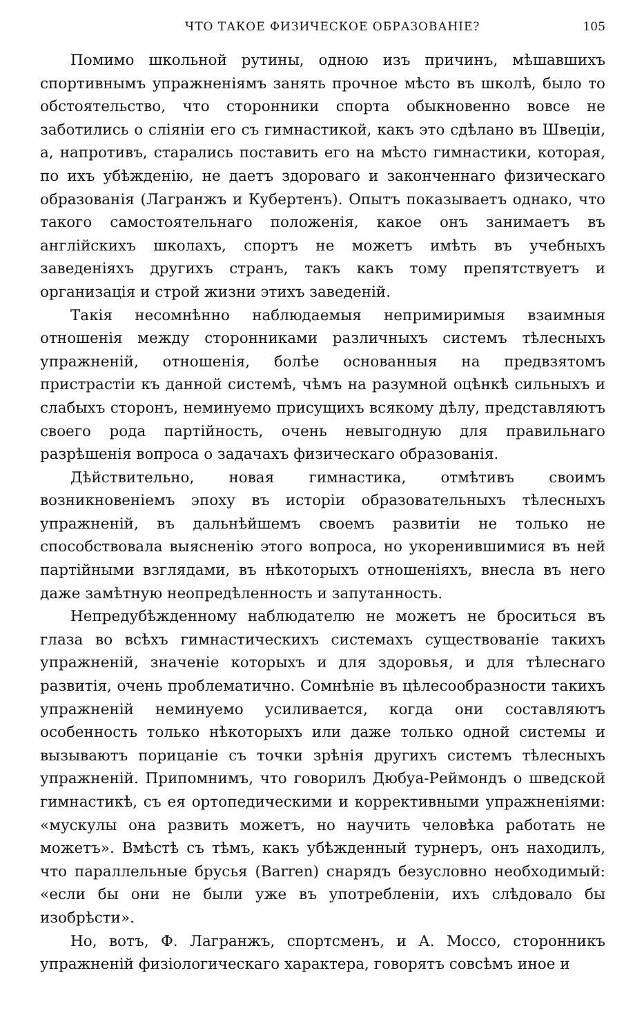ЧТО ТАКОЕ ФИЗИЧЕСКОЕ ОБРАЗОВАНІЕ? 105
Помимо школьной рутины, одною изъ причинъ, мѣшавшихъ спортивнымъ упражненіямъ занять прочное мѣсто въ школѣ, было то обстоятельство, что сторонники спорта обыкновенно вовсе не заботились о сліяніи его съ гимнастикой, какъ это сдѣлано въ Швеціи, а, напротивъ, старались поставить его на мѣсто гимнастики, которая, по ихъ убѣжденію, не даетъ здороваго и законченнаго физическаго образованія (Лагранжъ и Кубертенъ). Опытъ показываетъ однако, что такого самостоятельнаго положенія, какое онъ занимаетъ въ англійскихъ школахъ, спортъ не можетъ имѣть въ учебныхъ заведеніяхъ другихъ странъ, такъ какъ тому препятствуетъ и организація и строй жизни этихъ заведеній.
Такія несомнѣнно наблюдаемыя непримиримыя взаимныя отношенія между сторонниками различныхъ системъ тѣлесныхъ упражненій, отношенія, болѣе основанныя на предвзятомъ пристрастіи къ данной системѣ, чѣмъ на разумной оцѣнкѣ сильныхъ и слабыхъ сторонъ, неминуемо присущихъ всякому дѣлу, представляютъ своего рода партійность, очень невыгодную для правильнаго разрѣшенія вопроса о задачахъ физическаго образованія.
Дѣйствительно, новая гимнастика, отмѣтивъ своимъ возникновеніемъ эпоху въ исторіи образовательныхъ тѣлесныхъ упражненій, въ дальнѣйшемъ своемъ развитіи не только не способствовала выясненію этого вопроса, но укоренившимися въ ней партійными взглядами, въ нѣкоторыхъ отношеніяхъ, внесла въ него даже замѣтную неопредѣленность и запутанность.
Непредубѣжденному наблюдателю не можетъ не броситься въ глаза во всѣхъ гимнастическихъ системахъ существованіе такихъ упражненій, значеніе которыхъ и для здоровья, и для тѣлеснаго развитія, очень проблематично. Сомнѣніе въ цѣлесообразности такихъ упражненій неминуемо усиливается, когда они составляютъ особенность только нѣкоторыхъ или даже только одной системы и вызываютъ порицаніе съ точки зрѣнія другихъ системъ тѣлесныхъ упражненій. Припомнимъ, что говорилъ Дюбуа-Реймондъ о шведской гимнастикѣ, съ ея ортопедическими и коррективными упражненіями: «мускулы она развить можетъ, но научить человѣка работать не можетъ». Вмѣстѣ съ тѣмъ, какъ убѣжденный турнеръ, онъ находилъ, что параллельные брусья (Barren) снарядъ безусловно необходимый: «если бы они не были уже въ употребленіи, ихъ слѣдовало бы изобрѣсти».
Но, вотъ, Ф. Лагранжъ, спортсменъ, и А. Моссо, сторонникъ упражненій физіологическаго характера, говорятъ совсѣмъ иное и